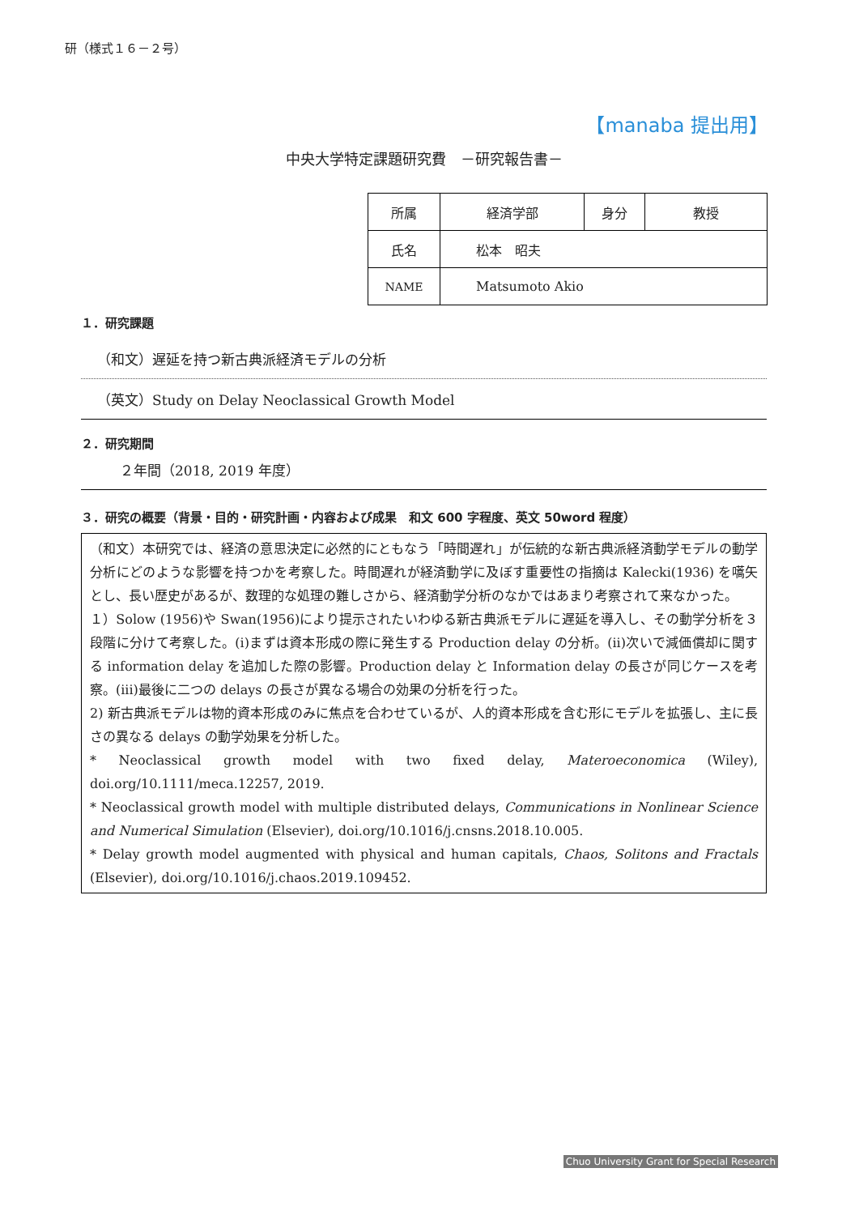研（様式１６－２号）
【manaba 提出用】
中央大学特定課題研究費　－研究報告書－
| 所属 | 経済学部 | 身分 | 教授 |
| 氏名 | 松本 昭夫 | | |
| NAME | Matsumoto Akio | | |
１．研究課題
（和文）遅延を持つ新古典派経済モデルの分析
（英文）Study on Delay Neoclassical Growth Model
２．研究期間
２年間（2018, 2019 年度）
３．研究の概要（背景・目的・研究計画・内容および成果　和文 600 字程度、英文 50word 程度）
（和文）本研究では、経済の意思決定に必然的にともなう「時間遅れ」が伝統的な新古典派経済動学モデルの動学分析にどのような影響を持つかを考察した。時間遅れが経済動学に及ぼす重要性の指摘は Kalecki(1936) を嚆矢とし、長い歴史があるが、数理的な処理の難しさから、経済動学分析のなかではあまり考察されて来なかった。
１）Solow (1956)や Swan(1956)により提示されたいわゆる新古典派モデルに遅延を導入し、その動学分析を３段階に分けて考察した。(i)まずは資本形成の際に発生する Production delay の分析。(ii)次いで減価償却に関する information delay を追加した際の影響。Production delay と Information delay の長さが同じケースを考察。(iii)最後に二つの delays の長さが異なる場合の効果の分析を行った。
2) 新古典派モデルは物的資本形成のみに焦点を合わせているが、人的資本形成を含む形にモデルを拡張し、主に長さの異なる delays の動学効果を分析した。
* Neoclassical growth model with two fixed delay, Materoeconomica (Wiley), doi.org/10.1111/meca.12257, 2019.
* Neoclassical growth model with multiple distributed delays, Communications in Nonlinear Science and Numerical Simulation (Elsevier), doi.org/10.1016/j.cnsns.2018.10.005.
* Delay growth model augmented with physical and human capitals, Chaos, Solitons and Fractals (Elsevier), doi.org/10.1016/j.chaos.2019.109452.
Chuo University Grant for Special Research